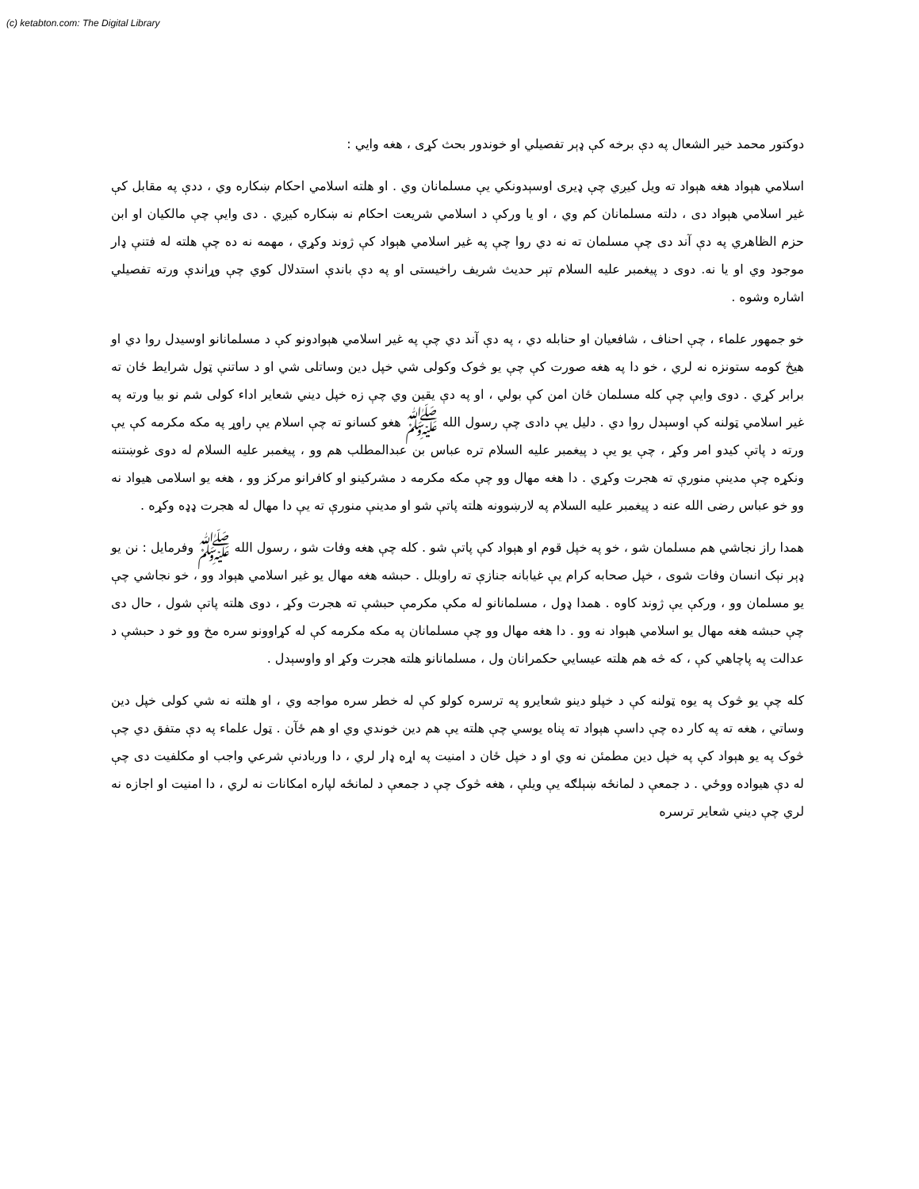(c) ketabton.com: The Digital Library
دوکتور محمد خیر الشعال په دې برخه کې ډېر تفصیلي او خوندور بحث کړی ، هغه وايي :
اسلامي هېواد هغه هېواد ته ویل کیږي چې ډیری اوسېدونکي يې مسلمانان وي . او هلته اسلامي احکام ښکاره وي ، ددې په مقابل کې غیر اسلامي هېواد دی ، دلته مسلمانان کم وي ، او یا ورکې د اسلامي شریعت احکام نه ښکاره کیږي . دی وایې چې مالکیان او ابن حزم الظاهري په دې آند دی چې مسلمان ته نه دي روا چې په غیر اسلامي هېواد کې ژوند وکړي ، مهمه نه ده چې هلته له فتنې ډار موجود وي او یا نه. دوی د پیغمبر علیه السلام تېر حدیث شریف راخیستی او په دې باندې استدلال کوي چې وړاندې ورته تفصیلي اشاره وشوه .
خو جمهور علماء ، چې احناف ، شافعیان او حنابله دي ، په دې آند دي چې په غیر اسلامي هېوادونو کې د مسلمانانو اوسیدل روا دي او هیڅ کومه ستونزه نه لري ، خو دا په هغه صورت کې چې يو څوک وکولی شي خپل دین وساتلی شي او د ساتنې ټول شرایط ځان ته برابر کړي . دوی وایې چې کله مسلمان ځان امن کې بولي ، او په دې يقين وي چې زه خپل دیني شعایر اداء کولی شم نو بیا ورته په غیر اسلامي ټولنه کې اوسېدل روا دي . دلیل یې دادی چې رسول الله ﷺ هغو کسانو ته چې اسلام یې راوړ په مکه مکرمه کې يې ورته د پاتې کیدو امر وکړ ، چې يو يې د پیغمبر علیه السلام تره عباس بن عبدالمطلب هم وو ، پیغمبر علیه السلام له دوی غوښتنه ونکړه چې مدینې منورې ته هجرت وکړي . دا هغه مهال وو چې مکه مکرمه د مشرکینو او کافرانو مرکز وو ، هغه یو اسلامی هیواد نه وو خو عباس رضی الله عنه د پیغمبر علیه السلام په لارښوونه هلته پاتې شو او مدینې منورې ته يې دا مهال له هجرت ډډه وکړه .
همدا راز نجاشي هم مسلمان شو ، خو په خپل قوم او هېواد کې پاتې شو . کله چې هغه وفات شو ، رسول الله ﷺ وفرمایل : نن یو ډېر نېک انسان وفات شوی ، خپل صحابه کرام يې غیابانه جنازې ته راوبلل . حبشه هغه مهال یو غیر اسلامي هېواد وو ، خو نجاشي چې يو مسلمان وو ، ورکې يې ژوند کاوه . همدا ډول ، مسلمانانو له مکې مکرمې حبشې ته هجرت وکړ ، دوی هلته پاتې شول ، حال دی چې حبشه هغه مهال یو اسلامي هېواد نه وو . دا هغه مهال وو چې مسلمانان په مکه مکرمه کې له کړاوونو سره مخ وو خو د حبشې د عدالت په پاچاهي کې ، که څه هم هلته عیسایي حکمرانان ول ، مسلمانانو هلته هجرت وکړ او واوسېدل .
کله چې يو څوک په یوه ټولنه کې د خپلو دینو شعایرو په ترسره کولو کې له خطر سره مواجه وي ، او هلته نه شي کولی خپل دین وساتي ، هغه ته په کار ده چې داسې هېواد ته پناه یوسي چې هلته يې هم دین خوندي وي او هم ځآن . ټول علماء په دې متفق دي چې څوک په یو هېواد کې په خپل دین مطمئن نه وي او د خپل ځان د امنیت په اړه ډار لري ، دا وربادنې شرعي واجب او مکلفیت دی چې له دې هیواده ووځي . د جمعې د لمانځه ښېلګه يې ویلې ، هغه څوک چې د جمعې د لمانځه لپاره امکانات نه لري ، دا امنیت او اجازه نه لري چې دیني شعایر ترسره